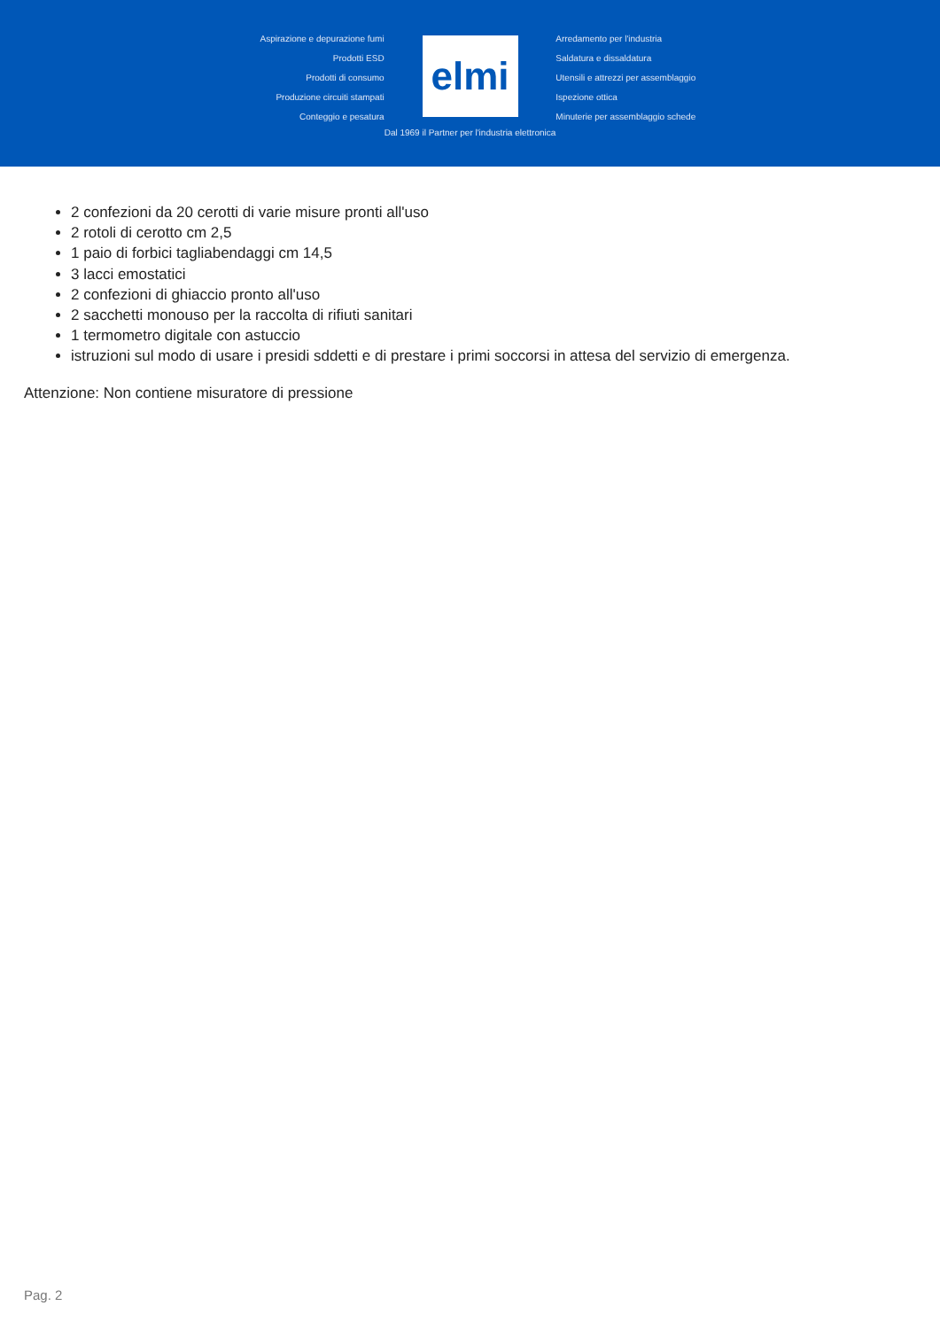Aspirazione e depurazione fumi
Prodotti ESD
Prodotti di consumo
Produzione circuiti stampati
Conteggio e pesatura
elmi
Dal 1969 il Partner per l'industria elettronica
Arredamento per l'industria
Saldatura e dissaldatura
Utensili e attrezzi per assemblaggio
Ispezione ottica
Minuterie per assemblaggio schede
2 confezioni da 20 cerotti di varie misure pronti all'uso
2 rotoli di cerotto cm 2,5
1 paio di forbici tagliabendaggi cm 14,5
3 lacci emostatici
2 confezioni di ghiaccio pronto all'uso
2 sacchetti monouso per la raccolta di rifiuti sanitari
1 termometro digitale con astuccio
istruzioni sul modo di usare i presidi sddetti e di prestare i primi soccorsi in attesa del servizio di emergenza.
Attenzione: Non contiene misuratore di pressione
Pag. 2